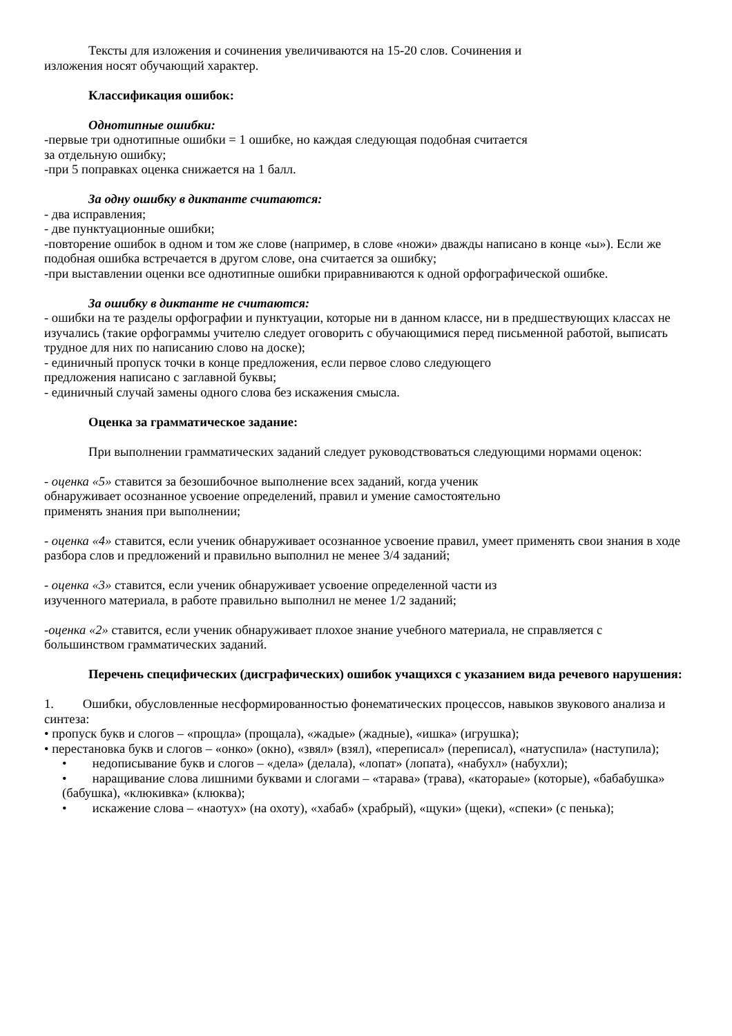Тексты для изложения и сочинения увеличиваются на 15-20 слов. Сочинения и
изложения носят обучающий характер.
Классификация ошибок:
Однотипные ошибки:
-первые три однотипные ошибки = 1 ошибке, но каждая следующая подобная считается
за отдельную ошибку;
-при 5 поправках оценка снижается на 1 балл.
За одну ошибку в диктанте считаются:
- два исправления;
- две пунктуационные ошибки;
-повторение ошибок в одном и том же слове (например, в слове «ножи» дважды написано в конце «ы»). Если же подобная ошибка встречается в другом слове, она считается за ошибку;
-при выставлении оценки все однотипные ошибки приравниваются к одной орфографической ошибке.
За ошибку в диктанте не считаются:
- ошибки на те разделы орфографии и пунктуации, которые ни в данном классе, ни в предшествующих классах не изучались (такие орфограммы учителю следует оговорить с обучающимися перед письменной работой, выписать трудное для них по написанию слово на доске);
- единичный пропуск точки в конце предложения, если первое слово следующего
предложения написано с заглавной буквы;
- единичный случай замены одного слова без искажения смысла.
Оценка за грамматическое задание:
При выполнении грамматических заданий следует руководствоваться следующими нормами оценок:
- оценка «5» ставится за безошибочное выполнение всех заданий, когда ученик
обнаруживает осознанное усвоение определений, правил и умение самостоятельно
применять знания при выполнении;
- оценка «4» ставится, если ученик обнаруживает осознанное усвоение правил, умеет применять свои знания в ходе разбора слов и предложений и правильно выполнил не менее 3/4 заданий;
- оценка «3» ставится, если ученик обнаруживает усвоение определенной части из
изученного материала, в работе правильно выполнил не менее 1/2 заданий;
-оценка «2» ставится, если ученик обнаруживает плохое знание учебного материала, не справляется с большинством грамматических заданий.
Перечень специфических (дисграфических) ошибок учащихся с указанием вида речевого нарушения:
1. Ошибки, обусловленные несформированностью фонематических процессов, навыков звукового анализа и синтеза:
• пропуск букв и слогов – «прощла» (прощала), «жадые» (жадные), «ишка» (игрушка);
• перестановка букв и слогов – «онко» (окно), «звял» (взял), «переписал» (переписал), «натуспила» (наступила);
• недописывание букв и слогов – «дела» (делала), «лопат» (лопата), «набухл» (набухли);
• наращивание слова лишними буквами и слогами – «тарава» (трава), «катораые» (которые), «бабабушка» (бабушка), «клюкивка» (клюква);
• искажение слова – «наотух» (на охоту), «хабаб» (храбрый), «щуки» (щеки), «спеки» (с пенька);